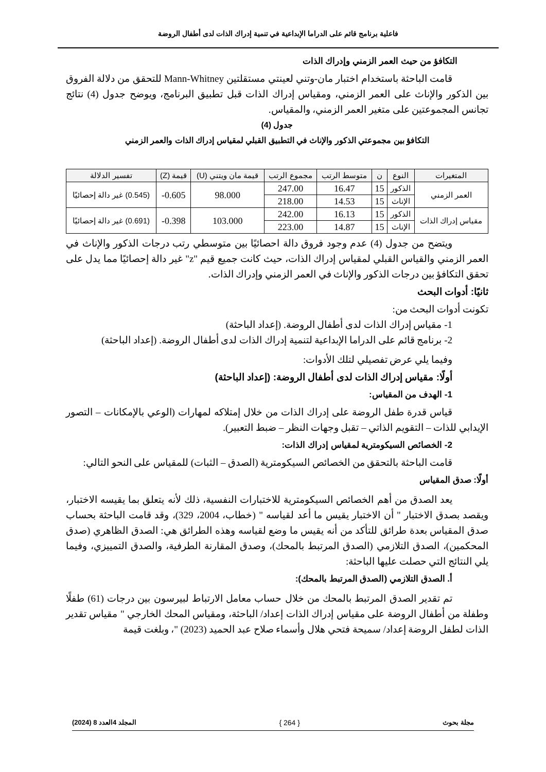فاعلية برنامج قائم على الدراما الإبداعية في تنمية إدراك الذات لدى أطفال الروضة
التكافؤ من حيث العمر الزمني وإدراك الذات
قامت الباحثة باستخدام اختبار مان-وتني لعينتي مستقلتين Mann-Whitney للتحقق من دلالة الفروق بين الذكور والإناث على العمر الزمني، ومقياس إدراك الذات قبل تطبيق البرنامج، ويوضح جدول (4) نتائج تجانس المجموعتين على متغير العمر الزمني، والمقياس.
جدول (4)
التكافؤ بين مجموعتي الذكور والإناث في التطبيق القبلي لمقياس إدراك الذات والعمر الزمني
| المتغيرات | النوع | ن | متوسط الرتب | مجموع الرتب | قيمة مان ويتني (U) | قيمة (Z) | تفسير الدلالة |
| --- | --- | --- | --- | --- | --- | --- | --- |
| العمر الزمني | الذكور | 15 | 16.47 | 247.00 | 98.000 | 0.605- | (0.545) غير دالة إحصائيًا |
| | الإناث | 15 | 14.53 | 218.00 | | | |
| مقياس إدراك الذات | الذكور | 15 | 16.13 | 242.00 | 103.000 | 0.398- | (0.691) غير دالة إحصائيًا |
| | الإناث | 15 | 14.87 | 223.00 | | | |
ويتضح من جدول (4) عدم وجود فروق دالة احصائيًا بين متوسطي رتب درجات الذكور والإناث في العمر الزمني والقياس القبلي لمقياس إدراك الذات، حيث كانت جميع قيم "z" غير دالة إحصائيًا مما يدل على تحقق التكافؤ بين درجات الذكور والإناث في العمر الزمني وإدراك الذات.
ثانيًا: أدوات البحث
تكونت أدوات البحث من:
1- مقياس إدراك الذات لدى أطفال الروضة. (إعداد الباحثة)
2- برنامج قائم على الدراما الإبداعية لتنمية إدراك الذات لدى أطفال الروضة. (إعداد الباحثة)
وفيما يلي عرض تفصيلي لتلك الأدوات:
أولًا: مقياس إدراك الذات لدى أطفال الروضة: (إعداد الباحثة)
1- الهدف من المقياس:
قياس قدرة طفل الروضة على إدراك الذات من خلال إمتلاكه لمهارات (الوعي بالإمكانات – التصور الإيدابي للذات – التقويم الذاتي – تقبل وجهات النظر – ضبط التعبير).
2- الخصائص السيكومترية لمقياس إدراك الذات:
قامت الباحثة بالتحقق من الخصائص السيكومترية (الصدق – الثبات) للمقياس على النحو التالي:
أولًا: صدق المقياس
يعد الصدق من أهم الخصائص السيكومترية للاختبارات النفسية، ذلك لأنه يتعلق بما يقيسه الاختبار، ويقصد بصدق الاختبار " أن الاختبار يقيس ما أعد لقياسه " (خطاب، 2004، 329)، وقد قامت الباحثة بحساب صدق المقياس بعدة طرائق للتأكد من أنه يقيس ما وضع لقياسه وهذه الطرائق هي: الصدق الظاهري (صدق المحكمين)، الصدق التلازمي (الصدق المرتبط بالمحك)، وصدق المقارنة الطرفية، والصدق التمييزي، وفيما يلي النتائج التي حصلت عليها الباحثة:
أ. الصدق التلازمي (الصدق المرتبط بالمحك):
تم تقدير الصدق المرتبط بالمحك من خلال حساب معامل الارتباط لبيرسون بين درجات (61) طفلًا وطفلة من أطفال الروضة على مقياس إدراك الذات إعداد/ الباحثة، ومقياس المحك الخارجي " مقياس تقدير الذات لطفل الروضة إعداد/ سميحة فتحي هلال وأسماء صلاح عبد الحميد (2023) "، وبلغت قيمة
مجلة بحوث { 264 } المجلد 4العدد 8 (2024)